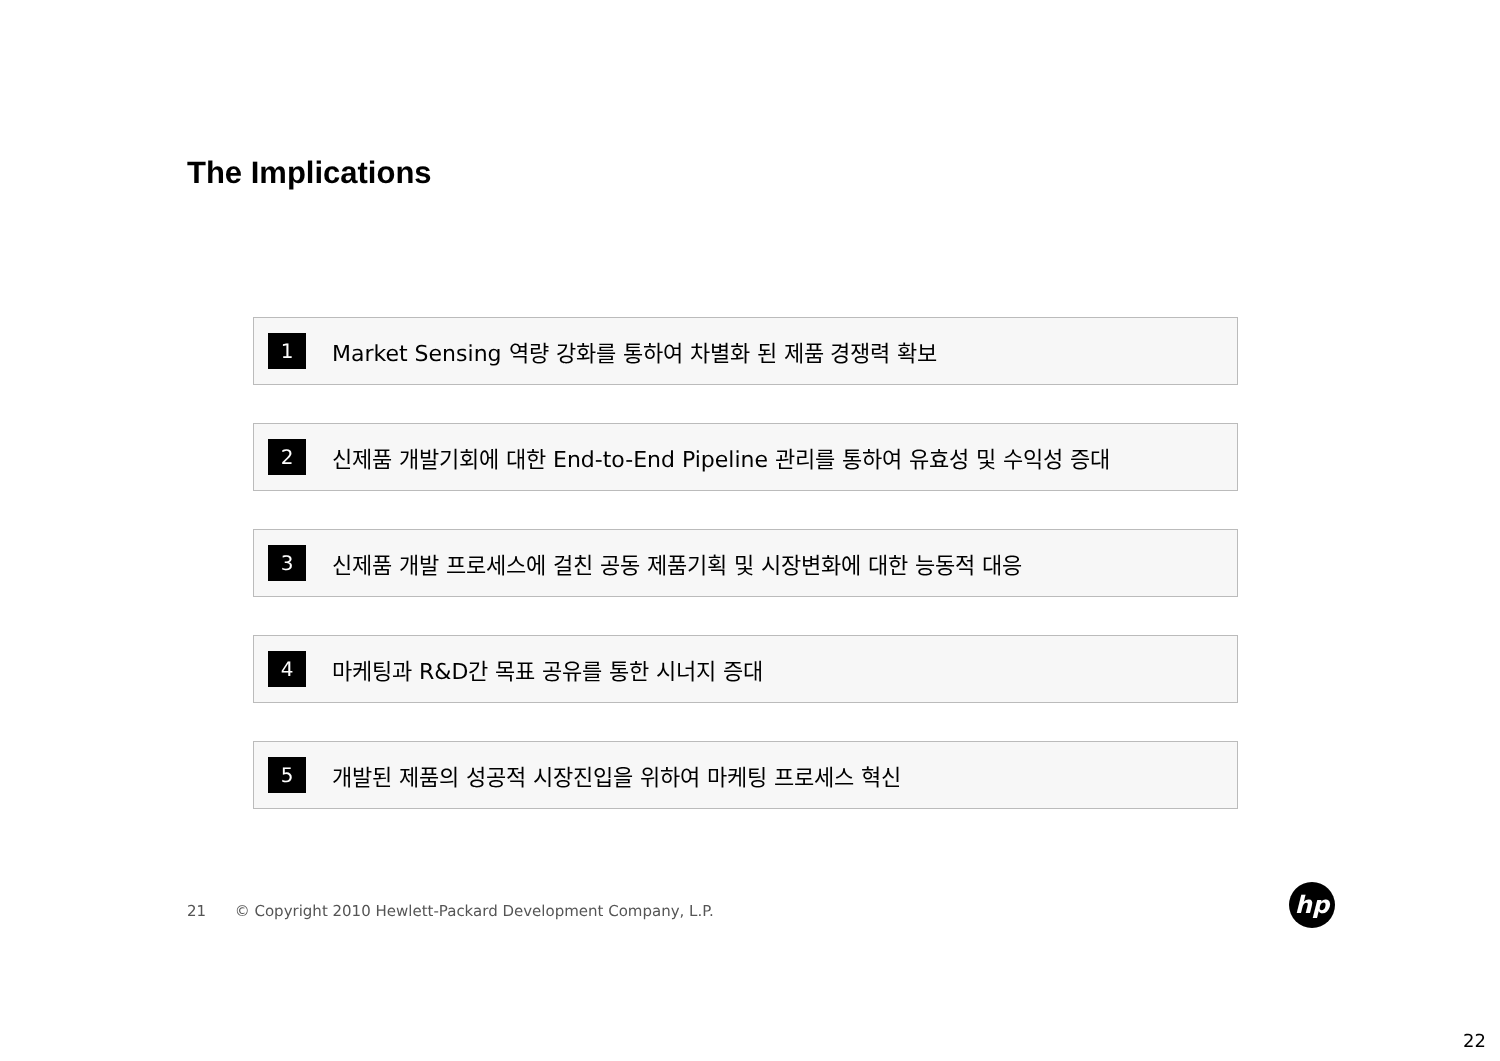The Implications
1 Market Sensing 역량 강화를 통하여 차별화 된 제품 경쟁력 확보
2 신제품 개발기회에 대한 End-to-End Pipeline 관리를 통하여 유효성 및 수익성 증대
3 신제품 개발 프로세스에 걸친 공동 제품기획 및 시장변화에 대한 능동적 대응
4 마케팅과 R&D간 목표 공유를 통한 시너지 증대
5 개발된 제품의 성공적 시장진입을 위하여 마케팅 프로세스 혁신
21 © Copyright 2010 Hewlett-Packard Development Company, L.P.
hp
22